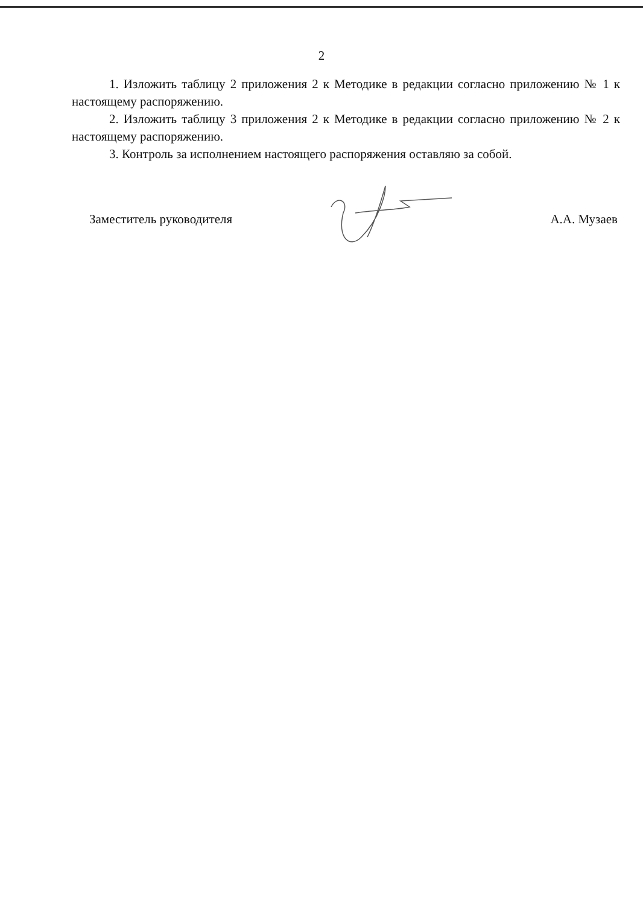2
1. Изложить таблицу 2 приложения 2 к Методике в редакции согласно приложению № 1 к настоящему распоряжению.
2. Изложить таблицу 3 приложения 2 к Методике в редакции согласно приложению № 2 к настоящему распоряжению.
3. Контроль за исполнением настоящего распоряжения оставляю за собой.
Заместитель руководителя А.А. Музаев